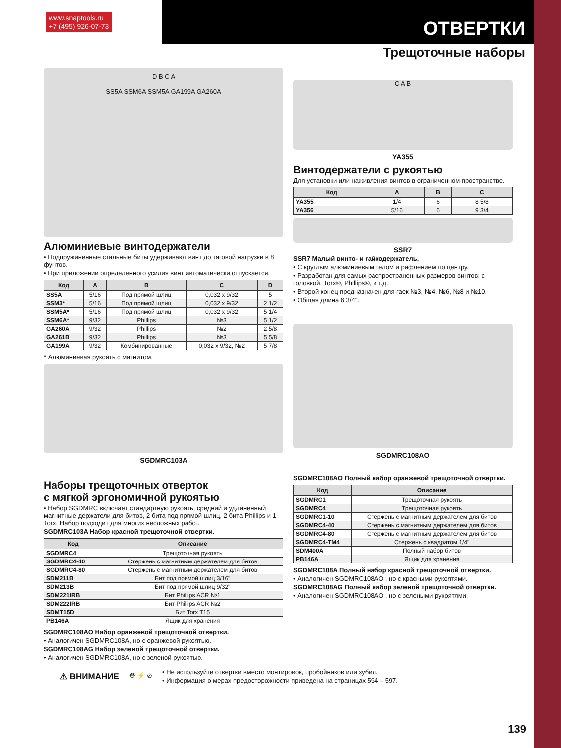www.snaptools.ru
+7 (495) 926-07-73
ОТВЕРТКИ
Трещоточные наборы
D B C A
SS5A SSM6A SSM5A GA199A GA260A
Алюминиевые винтодержатели
• Подпружиненные стальные биты удерживают винт до тяговой нагрузки в 8 фунтов.
• При приложении определенного усилия винт автоматически отпускается.
| Код | A | B | C | D |
| --- | --- | --- | --- | --- |
| SS5A | 5/16 | Под прямой шлиц | 0,032 x 9/32 | 5 |
| SSM3* | 5/16 | Под прямой шлиц | 0,032 x 9/32 | 2 1/2 |
| SSM5A* | 5/16 | Под прямой шлиц | 0,032 x 9/32 | 5 1/4 |
| SSM6A* | 9/32 | Phillips | №3 | 5 1/2 |
| GA260A | 9/32 | Phillips | №2 | 2 5/8 |
| GA261B | 9/32 | Phillips | №3 | 5 5/8 |
| GA199A | 9/32 | Комбинированные | 0,032 x 9/32, №2 | 5 7/8 |
* Алюминиевая рукоять с магнитом.
SGDMRC103A
Наборы трещоточных отверток
с мягкой эргономичной рукоятью
• Набор SGDMRC включает стандартную рукоять, средний и удлиненный магнитные держатели для битов, 2 бита под прямой шлиц, 2 бита Phillips и 1 Torx. Набор подходит для многих несложных работ.
SGDMRC103A Набор красной трещоточной отвертки.
| Код | Описание |
| --- | --- |
| SGDMRC4 | Трещоточная рукоять |
| SGDMRC4-40 | Стержень с магнитным держателем для битов |
| SGDMRC4-80 | Стержень с магнитным держателем для битов |
| SDM211B | Бит под прямой шлиц 3/16" |
| SDM213B | Бит под прямой шлиц 9/32" |
| SDM221IRB | Бит Phillips ACR №1 |
| SDM222IRB | Бит Phillips ACR №2 |
| SDMT15D | Бит Torx T15 |
| PB146A | Ящик для хранения |
SGDMRC108AO Набор оранжевой трещоточной отвертки.
• Аналогичен SGDMRC108A, но с оранжевой рукоятью.
SGDMRC108AG Набор зеленой трещоточной отвертки.
• Аналогичен SGDMRC108A, но с зеленой рукоятью.
C A B
YA355
Винтодержатели с рукоятью
Для установки или наживления винтов в ограниченном пространстве.
| Код | A | B | C |
| --- | --- | --- | --- |
| YA355 | 1/4 | 6 | 8 5/8 |
| YA356 | 5/16 | 6 | 9 3/4 |
SSR7
SSR7 Малый винто- и гайкодержатель.
• С круглым алюминиевым телом и рифлением по центру.
• Разработан для самых распространенных размеров винтов: с головкой, Torx®, Phillips®, и т.д.
• Второй конец предназначен для гаек №3, №4, №6, №8 и №10.
• Общая длина 6 3/4".
SGDMRC108AO
SGDMRC108AO Полный набор оранжевой трещоточной отвертки.
| Код | Описание |
| --- | --- |
| SGDMRC1 | Трещоточная рукоять |
| SGDMRC4 | Трещоточная рукоять |
| SGDMRC1-10 | Стержень с магнитным держателем для битов |
| SGDMRC4-40 | Стержень с магнитным держателем для битов |
| SGDMRC4-80 | Стержень с магнитным держателем для битов |
| SGDMRC4-TM4 | Стержень с квадратом 1/4" |
| SDM400A | Полный набор битов |
| PB146A | Ящик для хранения |
SGDMRC108A Полный набор красной трещоточной отвертки.
• Аналогичен SGDMRC108AO , но с красными рукоятями.
SGDMRC108AG Полный набор зеленой трещоточной отвертки.
• Аналогичен SGDMRC108AO , но с зелеными рукоятями.
⚠ ВНИМАНИЕ ⛑ ⚡ ⊘
• Не используйте отвертки вместо монтировок, пробойников или зубил.
• Информация о мерах предосторожности приведена на страницах 594 – 597.
139